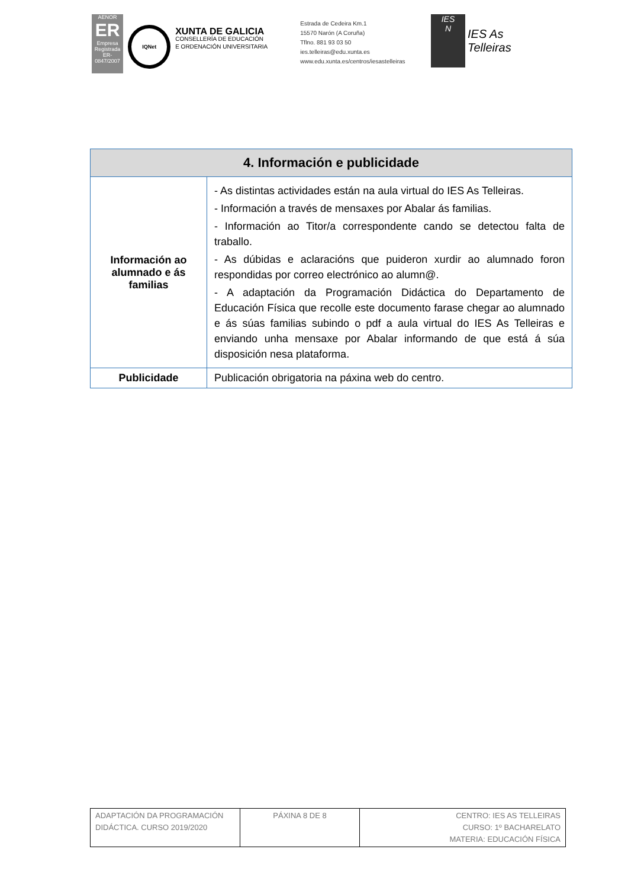AENOR
ER
Empresa Registrada
ER-0847/2007
IQNet
XUNTA DE GALICIA
CONSELLERÍA DE EDUCACIÓN
E ORDENACIÓN UNIVERSITARIA
Estrada de Cedeira Km.1
15570 Narón (A Coruña)
Tflno. 881 93 03 50
ies.telleiras@edu.xunta.es
www.edu.xunta.es/centros/iesastelleiras
IES
N
IES As Telleiras
| 4. Información e publicidade | |
| --- | --- |
| Información ao alumnado e ás familias | - As distintas actividades están na aula virtual do IES As Telleiras. - Información a través de mensaxes por Abalar ás familias. - Información ao Titor/a correspondente cando se detectou falta de traballo. - As dúbidas e aclaracións que puideron xurdir ao alumnado foron respondidas por correo electrónico ao alumn@. - A adaptación da Programación Didáctica do Departamento de Educación Física que recolle este documento farase chegar ao alumnado e ás súas familias subindo o pdf a aula virtual do IES As Telleiras e enviando unha mensaxe por Abalar informando de que está á súa disposición nesa plataforma. |
| Publicidade | Publicación obrigatoria na páxina web do centro. |
| ADAPTACIÓN DA PROGRAMACIÓN DIDÁCTICA. CURSO 2019/2020 | PÁXINA 8 DE 8 | CENTRO: IES AS TELLEIRAS CURSO: 1º BACHARELATO MATERIA: EDUCACIÓN FÍSICA |